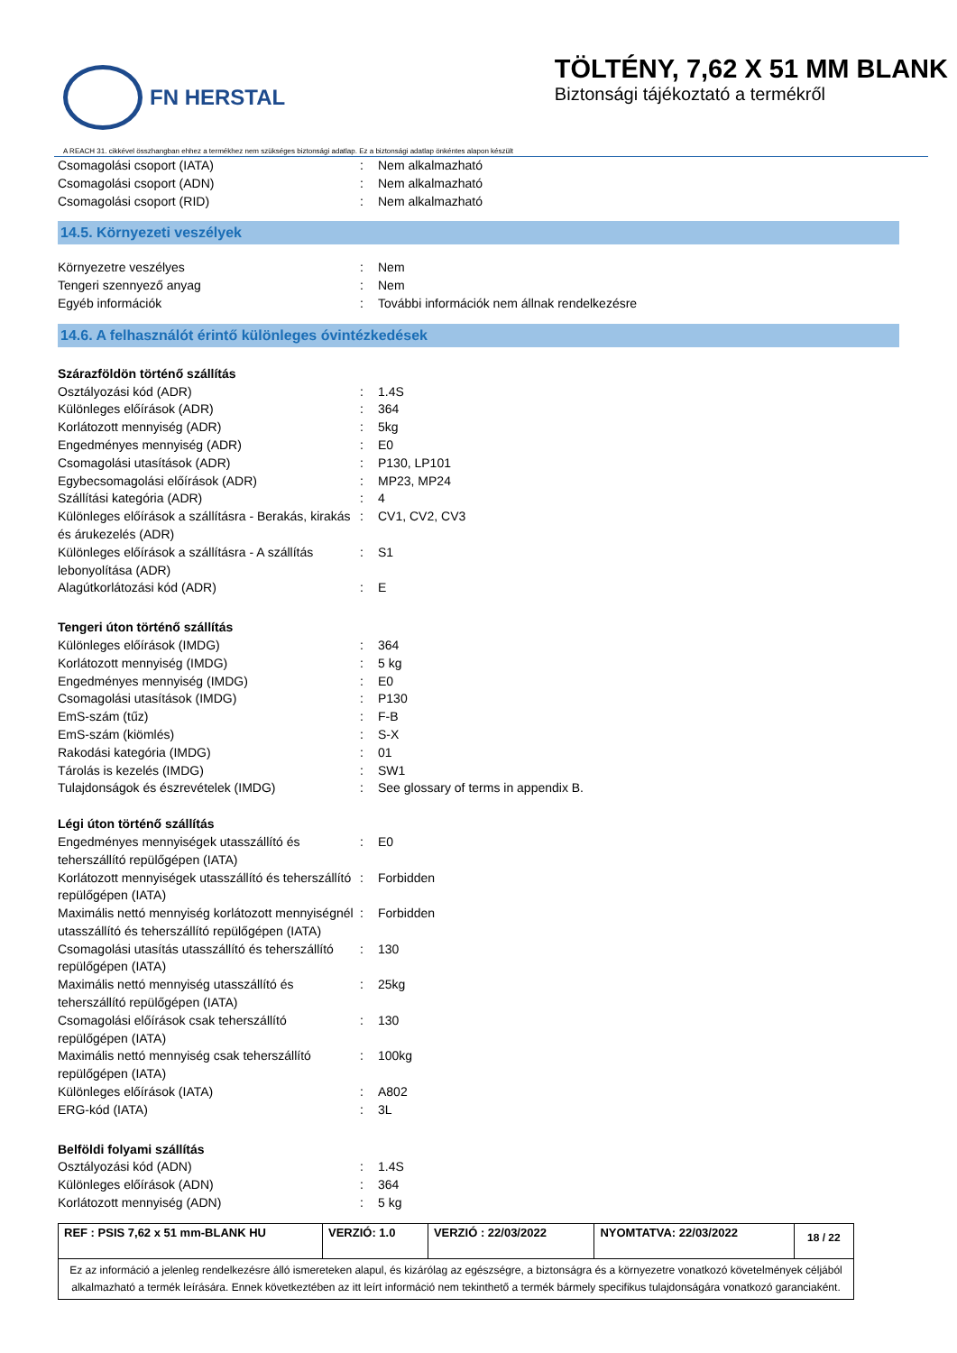FN HERSTAL
TÖLTÉNY, 7,62 X 51 MM BLANK
Biztonsági tájékoztató a termékről
A REACH 31. cikkével összhangban ehhez a termékhez nem szükséges biztonsági adatlap. Ez a biztonsági adatlap önkéntes alapon készült
| Csomagolási csoport (IATA) | : | Nem alkalmazható |
| Csomagolási csoport (ADN) | : | Nem alkalmazható |
| Csomagolási csoport (RID) | : | Nem alkalmazható |
14.5. Környezeti veszélyek
| Környezetre veszélyes | : | Nem |
| Tengeri szennyező anyag | : | Nem |
| Egyéb információk | : | További információk nem állnak rendelkezésre |
14.6. A felhasználót érintő különleges óvintézkedések
Szárazföldön történő szállítás
| Osztályozási kód (ADR) | : | 1.4S |
| Különleges előírások (ADR) | : | 364 |
| Korlátozott mennyiség (ADR) | : | 5kg |
| Engedményes mennyiség (ADR) | : | E0 |
| Csomagolási utasítások (ADR) | : | P130, LP101 |
| Egybecsomagolási előírások (ADR) | : | MP23, MP24 |
| Szállítási kategória (ADR) | : | 4 |
| Különleges előírások a szállításra - Berakás, kirakás és árukezelés (ADR) | : | CV1, CV2, CV3 |
| Különleges előírások a szállításra - A szállítás lebonyolítása (ADR) | : | S1 |
| Alagútkorlátozási kód (ADR) | : | E |
Tengeri úton történő szállítás
| Különleges előírások (IMDG) | : | 364 |
| Korlátozott mennyiség (IMDG) | : | 5 kg |
| Engedményes mennyiség (IMDG) | : | E0 |
| Csomagolási utasítások (IMDG) | : | P130 |
| EmS-szám (tűz) | : | F-B |
| EmS-szám (kiömlés) | : | S-X |
| Rakodási kategória (IMDG) | : | 01 |
| Tárolás is kezelés (IMDG) | : | SW1 |
| Tulajdonságok és észrevételek (IMDG) | : | See glossary of terms in appendix B. |
Légi úton történő szállítás
| Engedményes mennyiségek utasszállító és teherszállító repülőgépen (IATA) | : | E0 |
| Korlátozott mennyiségek utasszállító és teherszállító repülőgépen (IATA) | : | Forbidden |
| Maximális nettó mennyiség korlátozott mennyiségnél utasszállító és teherszállító repülőgépen (IATA) | : | Forbidden |
| Csomagolási utasítás utasszállító és teherszállító repülőgépen (IATA) | : | 130 |
| Maximális nettó mennyiség utasszállító és teherszállító repülőgépen (IATA) | : | 25kg |
| Csomagolási előírások csak teherszállító repülőgépen (IATA) | : | 130 |
| Maximális nettó mennyiség csak teherszállító repülőgépen (IATA) | : | 100kg |
| Különleges előírások (IATA) | : | A802 |
| ERG-kód (IATA) | : | 3L |
Belföldi folyami szállítás
| Osztályozási kód (ADN) | : | 1.4S |
| Különleges előírások (ADN) | : | 364 |
| Korlátozott mennyiség (ADN) | : | 5 kg |
| REF : PSIS 7,62 x 51 mm-BLANK HU | VERZIÓ: 1.0 | VERZIÓ : 22/03/2022 | NYOMTATVA: 22/03/2022 | 18 / 22 |
Ez az információ a jelenleg rendelkezésre álló ismereteken alapul, és kizárólag az egészségre, a biztonságra és a környezetre vonatkozó követelmények céljából alkalmazható a termék leírására. Ennek következtében az itt leírt információ nem tekinthető a termék bármely specifikus tulajdonságára vonatkozó garanciaként.